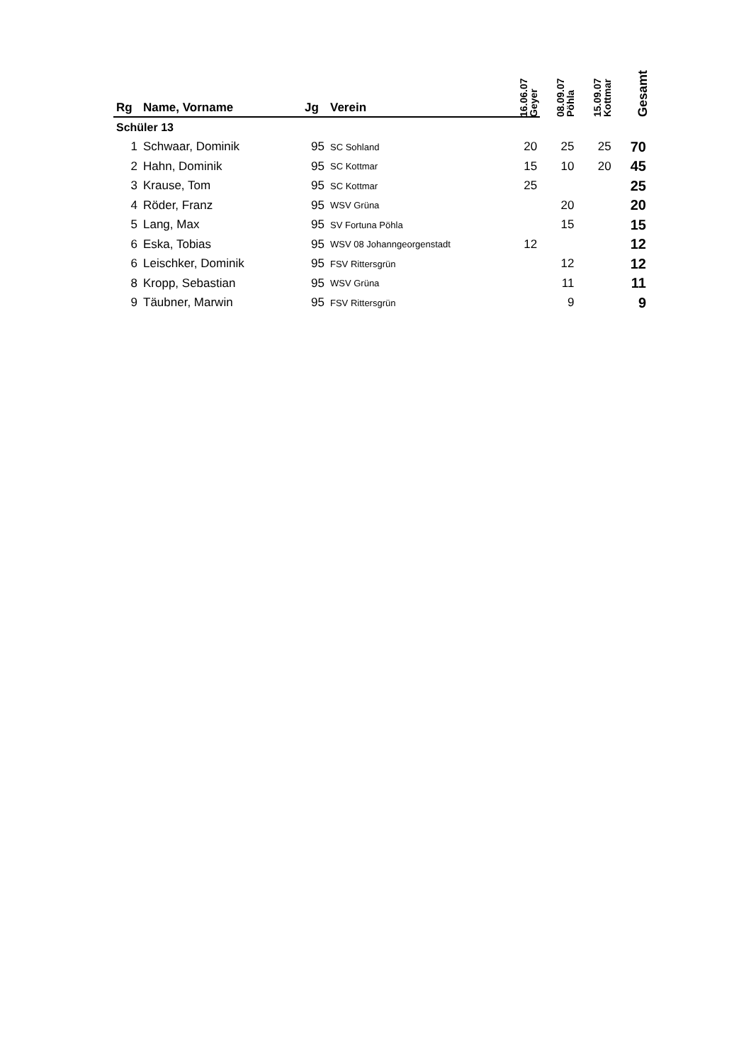| Rg | Name, Vorname | Jg | Verein | 16.06.07 Geyer | 08.09.07 Pöhla | 15.09.07 Kottmar | Gesamt |
| --- | --- | --- | --- | --- | --- | --- | --- |
| Schüler 13 | | | | | | | |
| 1 | Schwaar, Dominik | 95 | SC Sohland | 20 | 25 | 25 | 70 |
| 2 | Hahn, Dominik | 95 | SC Kottmar | 15 | 10 | 20 | 45 |
| 3 | Krause, Tom | 95 | SC Kottmar | 25 | | | 25 |
| 4 | Röder, Franz | 95 | WSV Grüna | | 20 | | 20 |
| 5 | Lang, Max | 95 | SV Fortuna Pöhla | | 15 | | 15 |
| 6 | Eska, Tobias | 95 | WSV 08 Johanngeorgenstadt | 12 | | | 12 |
| 6 | Leischker, Dominik | 95 | FSV Rittersgrün | | 12 | | 12 |
| 8 | Kropp, Sebastian | 95 | WSV Grüna | | 11 | | 11 |
| 9 | Täubner, Marwin | 95 | FSV Rittersgrün | | 9 | | 9 |